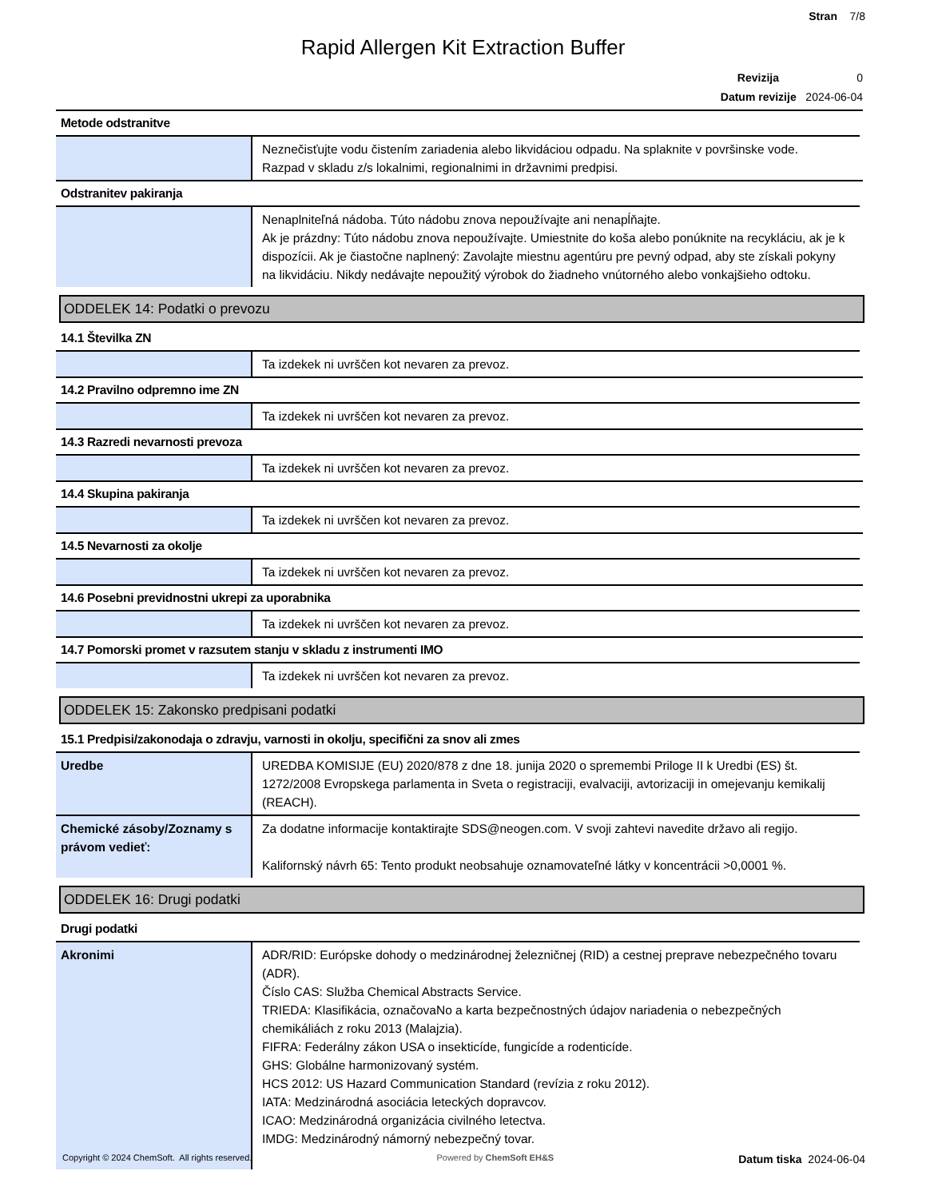Stran 7/8
Rapid Allergen Kit Extraction Buffer
Revizija 0
Datum revizije 2024-06-04
Metode odstranitve
| | Neznečisťujte vodu čistením zariadenia alebo likvidáciou odpadu. Na splaknite v površinske vode. Razpad v skladu z/s lokalnimi, regionalnimi in državnimi predpisi. |
Odstranitev pakiranja
| | Nenaplniteľná nádoba. Túto nádobu znova nepoužívajte ani nenapĺňajte. Ak je prázdny: Túto nádobu znova nepoužívajte. Umiestnite do koša alebo ponúknite na recykláciu, ak je k dispozícii. Ak je čiastočne naplnený: Zavolajte miestnu agentúru pre pevný odpad, aby ste získali pokyny na likvidáciu. Nikdy nedávajte nepoužitý výrobok do žiadneho vnútorného alebo vonkajšieho odtoku. |
ODDELEK 14: Podatki o prevozu
14.1 Številka ZN
| | Ta izdekek ni uvrščen kot nevaren za prevoz. |
14.2 Pravilno odpremno ime ZN
| | Ta izdekek ni uvrščen kot nevaren za prevoz. |
14.3 Razredi nevarnosti prevoza
| | Ta izdekek ni uvrščen kot nevaren za prevoz. |
14.4 Skupina pakiranja
| | Ta izdekek ni uvrščen kot nevaren za prevoz. |
14.5 Nevarnosti za okolje
| | Ta izdekek ni uvrščen kot nevaren za prevoz. |
14.6 Posebni previdnostni ukrepi za uporabnika
| | Ta izdekek ni uvrščen kot nevaren za prevoz. |
14.7 Pomorski promet v razsutem stanju v skladu z instrumenti IMO
| | Ta izdekek ni uvrščen kot nevaren za prevoz. |
ODDELEK 15: Zakonsko predpisani podatki
15.1 Predpisi/zakonodaja o zdravju, varnosti in okolju, specifični za snov ali zmes
| Uredbe | UREDBA KOMISIJE (EU) 2020/878 z dne 18. junija 2020 o spremembi Priloge II k Uredbi (ES) št. 1272/2008 Evropskega parlamenta in Sveta o registraciji, evalvaciji, avtorizaciji in omejevanju kemikalij (REACH). |
| Chemické zásoby/Zoznamy s právom vedieť: | Za dodatne informacije kontaktirajte SDS@neogen.com. V svoji zahtevi navedite državo ali regijo. Kalifornský návrh 65: Tento produkt neobsahuje oznamovateľné látky v koncentrácii >0,0001 %. |
ODDELEK 16: Drugi podatki
Drugi podatki
| Akronimi | ADR/RID: Európske dohody o medzinárodnej železničnej (RID) a cestnej preprave nebezpečného tovaru (ADR). Číslo CAS: Služba Chemical Abstracts Service. TRIEDA: Klasifikácia, označovaNo a karta bezpečnostných údajov nariadenia o nebezpečných chemikáliách z roku 2013 (Malajzia). FIFRA: Federálny zákon USA o insekticíde, fungicíde a rodenticíde. GHS: Globálne harmonizovaný systém. HCS 2012: US Hazard Communication Standard (revízia z roku 2012). IATA: Medzinárodná asociácia leteckých dopravcov. ICAO: Medzinárodná organizácia civilného letectva. IMDG: Medzinárodný námorný nebezpečný tovar. |
Copyright © 2024 ChemSoft. All rights reserved. Powered by ChemSoft EH&S Datum tiska 2024-06-04